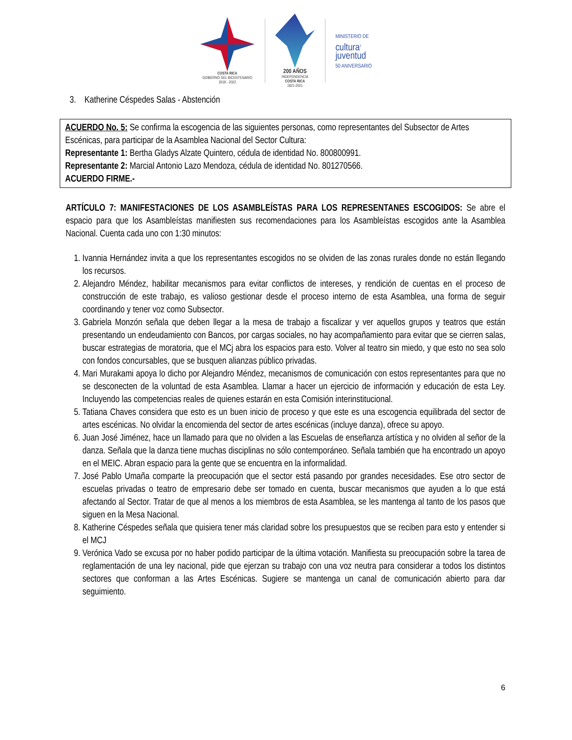COSTA RICA
GOBIERNO DEL BICENTENARIO
2018 - 2022
200 AÑOS
INDEPENDENCIA
COSTA RICA
1821-2021
MINISTERIO DE
cultura<sup>y</sup>
juventud
50 ANIVERSARIO
3. Katherine Céspedes Salas - Abstención
ACUERDO No. 5: Se confirma la escogencia de las siguientes personas, como representantes del Subsector de Artes Escénicas, para participar de la Asamblea Nacional del Sector Cultura:
Representante 1: Bertha Gladys Alzate Quintero, cédula de identidad No. 800800991.
Representante 2: Marcial Antonio Lazo Mendoza, cédula de identidad No. 801270566.
ACUERDO FIRME.-
ARTÍCULO 7: MANIFESTACIONES DE LOS ASAMBLEÍSTAS PARA LOS REPRESENTANES ESCOGIDOS: Se abre el espacio para que los Asambleístas manifiesten sus recomendaciones para los Asambleístas escogidos ante la Asamblea Nacional. Cuenta cada uno con 1:30 minutos:
1. Ivannia Hernández invita a que los representantes escogidos no se olviden de las zonas rurales donde no están llegando los recursos.
2. Alejandro Méndez, habilitar mecanismos para evitar conflictos de intereses, y rendición de cuentas en el proceso de construcción de este trabajo, es valioso gestionar desde el proceso interno de esta Asamblea, una forma de seguir coordinando y tener voz como Subsector.
3. Gabriela Monzón señala que deben llegar a la mesa de trabajo a fiscalizar y ver aquellos grupos y teatros que están presentando un endeudamiento con Bancos, por cargas sociales, no hay acompañamiento para evitar que se cierren salas, buscar estrategias de moratoria, que el MCj abra los espacios para esto. Volver al teatro sin miedo, y que esto no sea solo con fondos concursables, que se busquen alianzas público privadas.
4. Mari Murakami apoya lo dicho por Alejandro Méndez, mecanismos de comunicación con estos representantes para que no se desconecten de la voluntad de esta Asamblea. Llamar a hacer un ejercicio de información y educación de esta Ley. Incluyendo las competencias reales de quienes estarán en esta Comisión interinstitucional.
5. Tatiana Chaves considera que esto es un buen inicio de proceso y que este es una escogencia equilibrada del sector de artes escénicas. No olvidar la encomienda del sector de artes escénicas (incluye danza), ofrece su apoyo.
6. Juan José Jiménez, hace un llamado para que no olviden a las Escuelas de enseñanza artística y no olviden al señor de la danza. Señala que la danza tiene muchas disciplinas no sólo contemporáneo. Señala también que ha encontrado un apoyo en el MEIC. Abran espacio para la gente que se encuentra en la informalidad.
7. José Pablo Umaña comparte la preocupación que el sector está pasando por grandes necesidades. Ese otro sector de escuelas privadas o teatro de empresario debe ser tomado en cuenta, buscar mecanismos que ayuden a lo que está afectando al Sector. Tratar de que al menos a los miembros de esta Asamblea, se les mantenga al tanto de los pasos que siguen en la Mesa Nacional.
8. Katherine Céspedes señala que quisiera tener más claridad sobre los presupuestos que se reciben para esto y entender si el MCJ
9. Verónica Vado se excusa por no haber podido participar de la última votación. Manifiesta su preocupación sobre la tarea de reglamentación de una ley nacional, pide que ejerzan su trabajo con una voz neutra para considerar a todos los distintos sectores que conforman a las Artes Escénicas. Sugiere se mantenga un canal de comunicación abierto para dar seguimiento.
6